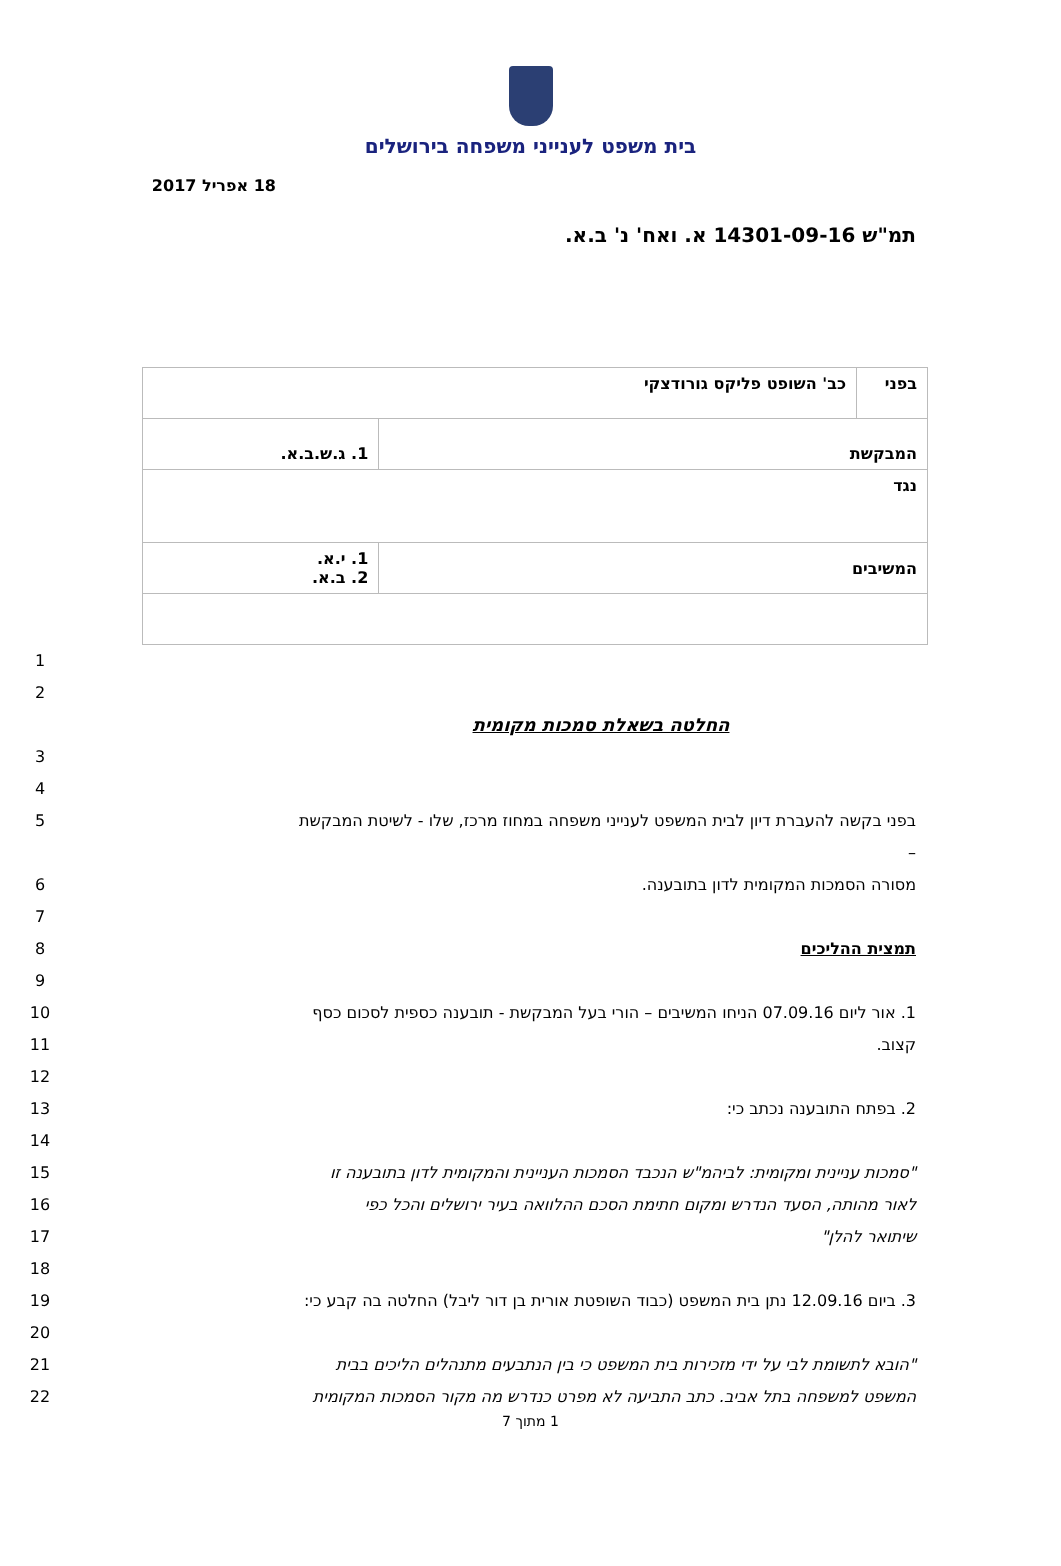בית משפט לענייני משפחה בירושלים
18 אפריל 2017
תמ"ש 14301-09-16 א. ואח' נ' ב.א.
| בפני | כב' השופט פליקס גורודצקי | |
| המבקשת | | 1. ג.ש.ב.א. |
| נגד | | |
| המשיבים | | 1. י.א. 2. ב.א. |
1
2
החלטה בשאלת סמכות מקומית
3
4
5 בפני בקשה להעברת דיון לבית המשפט לענייני משפחה במחוז מרכז, שלו - לשיטת המבקשת –
6 מסורה הסמכות המקומית לדון בתובענה.
7
8 תמצית ההליכים
9
10 1. אור ליום 07.09.16 הניחו המשיבים – הורי בעל המבקשת - תובענה כספית לסכום כסף
11 קצוב.
12
13 2. בפתח התובענה נכתב כי:
14
15 "סמכות עניינית ומקומית: לביהמ"ש הנכבד הסמכות העניינית והמקומית לדון בתובענה זו
16 לאור מהותה, הסעד הנדרש ומקום חתימת הסכם ההלוואה בעיר ירושלים והכל כפי
17 שיתואר להלן"
18
19 3. ביום 12.09.16 נתן בית המשפט (כבוד השופטת אורית בן דור ליבל) החלטה בה קבע כי:
20
21 "הובא לתשומת לבי על ידי מזכירות בית המשפט כי בין הנתבעים מתנהלים הליכים בבית
22 המשפט למשפחה בתל אביב. כתב התביעה לא מפרט כנדרש מה מקור הסמכות המקומית
1 מתוך 7